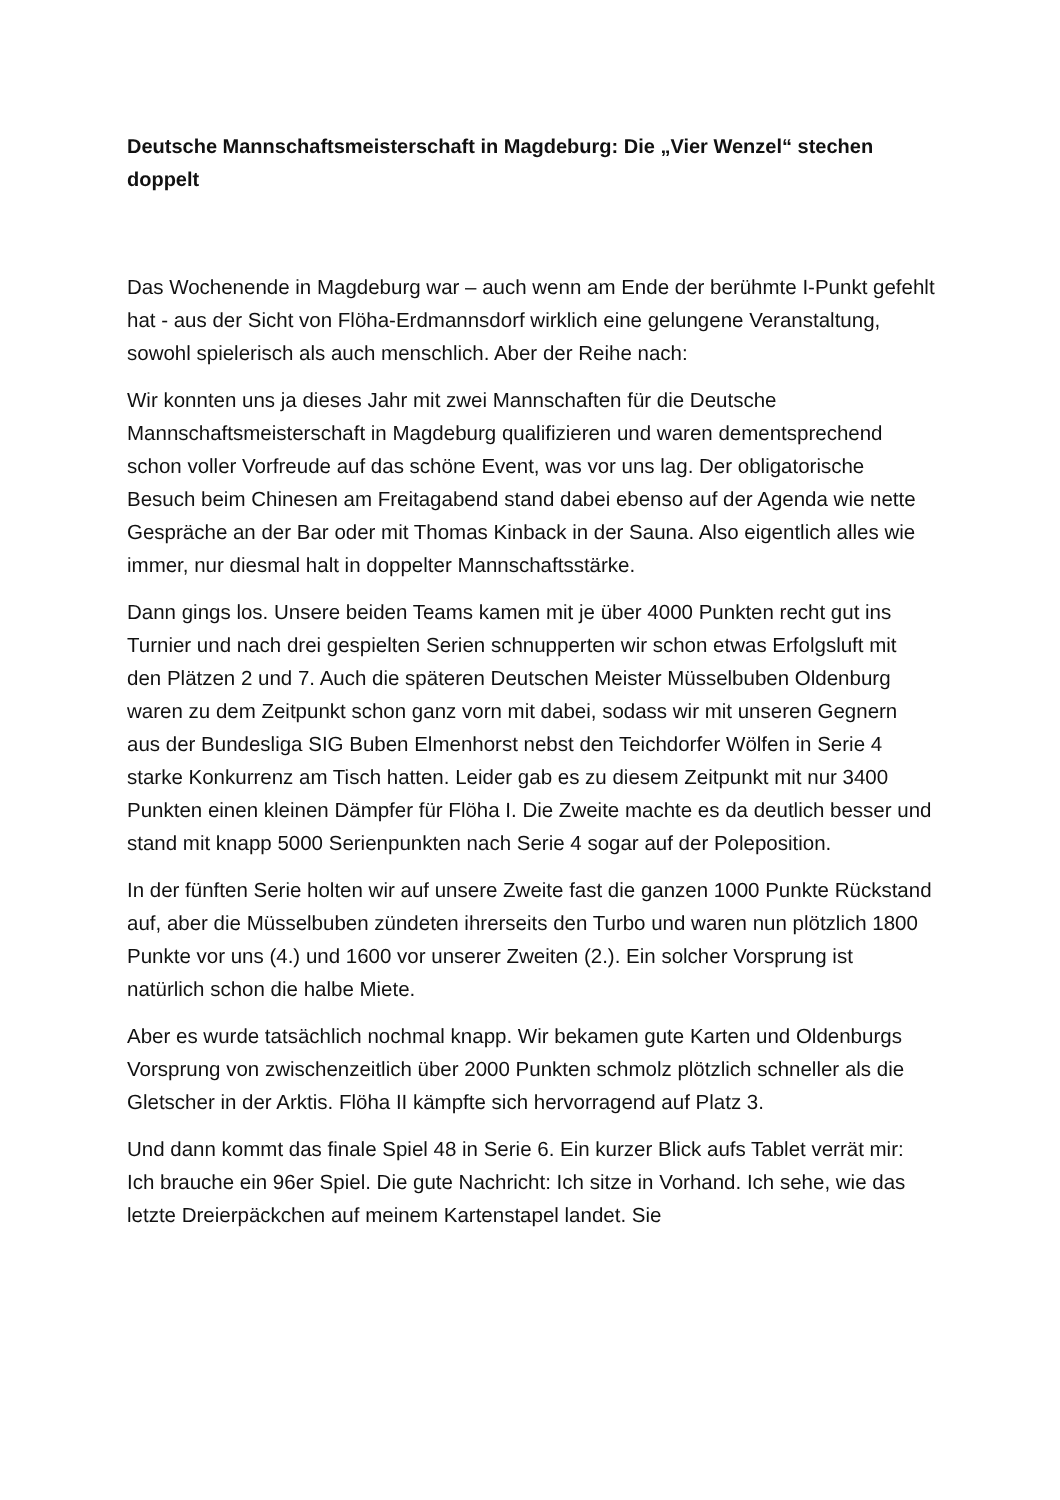Deutsche Mannschaftsmeisterschaft in Magdeburg: Die „Vier Wenzel“ stechen doppelt
Das Wochenende in Magdeburg war – auch wenn am Ende der berühmte I-Punkt gefehlt hat - aus der Sicht von Flöha-Erdmannsdorf wirklich eine gelungene Veranstaltung, sowohl spielerisch als auch menschlich. Aber der Reihe nach:
Wir konnten uns ja dieses Jahr mit zwei Mannschaften für die Deutsche Mannschaftsmeisterschaft in Magdeburg qualifizieren und waren dementsprechend schon voller Vorfreude auf das schöne Event, was vor uns lag. Der obligatorische Besuch beim Chinesen am Freitagabend stand dabei ebenso auf der Agenda wie nette Gespräche an der Bar oder mit Thomas Kinback in der Sauna. Also eigentlich alles wie immer, nur diesmal halt in doppelter Mannschaftsstärke.
Dann gings los. Unsere beiden Teams kamen mit je über 4000 Punkten recht gut ins Turnier und nach drei gespielten Serien schnupperten wir schon etwas Erfolgsluft mit den Plätzen 2 und 7. Auch die späteren Deutschen Meister Müsselbuben Oldenburg waren zu dem Zeitpunkt schon ganz vorn mit dabei, sodass wir mit unseren Gegnern aus der Bundesliga SIG Buben Elmenhorst nebst den Teichdorfer Wölfen in Serie 4 starke Konkurrenz am Tisch hatten. Leider gab es zu diesem Zeitpunkt mit nur 3400 Punkten einen kleinen Dämpfer für Flöha I. Die Zweite machte es da deutlich besser und stand mit knapp 5000 Serienpunkten nach Serie 4 sogar auf der Poleposition.
In der fünften Serie holten wir auf unsere Zweite fast die ganzen 1000 Punkte Rückstand auf, aber die Müsselbuben zündeten ihrerseits den Turbo und waren nun plötzlich 1800 Punkte vor uns (4.) und 1600 vor unserer Zweiten (2.). Ein solcher Vorsprung ist natürlich schon die halbe Miete.
Aber es wurde tatsächlich nochmal knapp. Wir bekamen gute Karten und Oldenburgs Vorsprung von zwischenzeitlich über 2000 Punkten schmolz plötzlich schneller als die Gletscher in der Arktis. Flöha II kämpfte sich hervorragend auf Platz 3.
Und dann kommt das finale Spiel 48 in Serie 6. Ein kurzer Blick aufs Tablet verrät mir: Ich brauche ein 96er Spiel. Die gute Nachricht: Ich sitze in Vorhand. Ich sehe, wie das letzte Dreierpäckchen auf meinem Kartenstapel landet. Sie